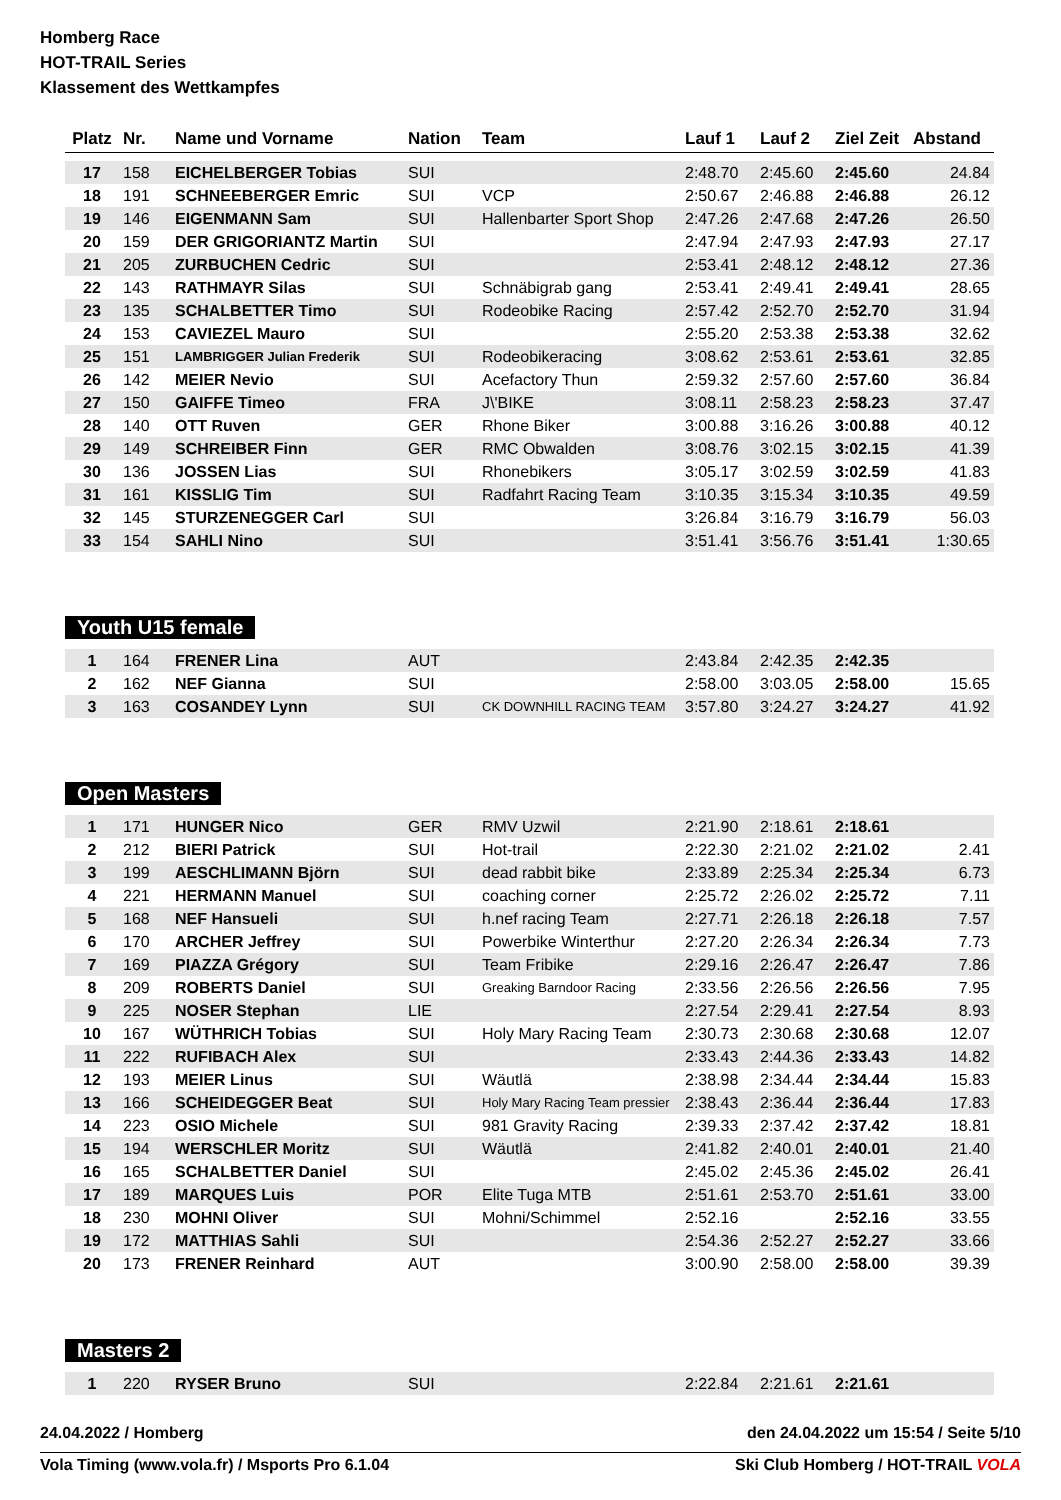Homberg Race
HOT-TRAIL Series
Klassement des Wettkampfes
| Platz | Nr. | Name und Vorname | Nation | Team | Lauf 1 | Lauf 2 | Ziel Zeit | Abstand |
| --- | --- | --- | --- | --- | --- | --- | --- | --- |
| 17 | 158 | EICHELBERGER Tobias | SUI | | 2:48.70 | 2:45.60 | 2:45.60 | 24.84 |
| 18 | 191 | SCHNEEBERGER Emric | SUI | VCP | 2:50.67 | 2:46.88 | 2:46.88 | 26.12 |
| 19 | 146 | EIGENMANN Sam | SUI | Hallenbarter Sport Shop | 2:47.26 | 2:47.68 | 2:47.26 | 26.50 |
| 20 | 159 | DER GRIGORIANTZ Martin | SUI | | 2:47.94 | 2:47.93 | 2:47.93 | 27.17 |
| 21 | 205 | ZURBUCHEN Cedric | SUI | | 2:53.41 | 2:48.12 | 2:48.12 | 27.36 |
| 22 | 143 | RATHMAYR Silas | SUI | Schnäbigrab gang | 2:53.41 | 2:49.41 | 2:49.41 | 28.65 |
| 23 | 135 | SCHALBETTER Timo | SUI | Rodeobike Racing | 2:57.42 | 2:52.70 | 2:52.70 | 31.94 |
| 24 | 153 | CAVIEZEL Mauro | SUI | | 2:55.20 | 2:53.38 | 2:53.38 | 32.62 |
| 25 | 151 | LAMBRIGGER Julian Frederik | SUI | Rodeobikeracing | 3:08.62 | 2:53.61 | 2:53.61 | 32.85 |
| 26 | 142 | MEIER Nevio | SUI | Acefactory Thun | 2:59.32 | 2:57.60 | 2:57.60 | 36.84 |
| 27 | 150 | GAIFFE Timeo | FRA | J\'BIKE | 3:08.11 | 2:58.23 | 2:58.23 | 37.47 |
| 28 | 140 | OTT Ruven | GER | Rhone Biker | 3:00.88 | 3:16.26 | 3:00.88 | 40.12 |
| 29 | 149 | SCHREIBER Finn | GER | RMC Obwalden | 3:08.76 | 3:02.15 | 3:02.15 | 41.39 |
| 30 | 136 | JOSSEN Lias | SUI | Rhonebikers | 3:05.17 | 3:02.59 | 3:02.59 | 41.83 |
| 31 | 161 | KISSLIG Tim | SUI | Radfahrt Racing Team | 3:10.35 | 3:15.34 | 3:10.35 | 49.59 |
| 32 | 145 | STURZENEGGER Carl | SUI | | 3:26.84 | 3:16.79 | 3:16.79 | 56.03 |
| 33 | 154 | SAHLI Nino | SUI | | 3:51.41 | 3:56.76 | 3:51.41 | 1:30.65 |
Youth U15 female
| 1 | 164 | FRENER Lina | AUT | | 2:43.84 | 2:42.35 | 2:42.35 | |
| 2 | 162 | NEF Gianna | SUI | | 2:58.00 | 3:03.05 | 2:58.00 | 15.65 |
| 3 | 163 | COSANDEY Lynn | SUI | CK DOWNHILL RACING TEAM | 3:57.80 | 3:24.27 | 3:24.27 | 41.92 |
Open Masters
| 1 | 171 | HUNGER Nico | GER | RMV Uzwil | 2:21.90 | 2:18.61 | 2:18.61 | |
| 2 | 212 | BIERI Patrick | SUI | Hot-trail | 2:22.30 | 2:21.02 | 2:21.02 | 2.41 |
| 3 | 199 | AESCHLIMANN Björn | SUI | dead rabbit bike | 2:33.89 | 2:25.34 | 2:25.34 | 6.73 |
| 4 | 221 | HERMANN Manuel | SUI | coaching corner | 2:25.72 | 2:26.02 | 2:25.72 | 7.11 |
| 5 | 168 | NEF Hansueli | SUI | h.nef racing Team | 2:27.71 | 2:26.18 | 2:26.18 | 7.57 |
| 6 | 170 | ARCHER Jeffrey | SUI | Powerbike Winterthur | 2:27.20 | 2:26.34 | 2:26.34 | 7.73 |
| 7 | 169 | PIAZZA Grégory | SUI | Team Fribike | 2:29.16 | 2:26.47 | 2:26.47 | 7.86 |
| 8 | 209 | ROBERTS Daniel | SUI | Greaking Barndoor Racing | 2:33.56 | 2:26.56 | 2:26.56 | 7.95 |
| 9 | 225 | NOSER Stephan | LIE | | 2:27.54 | 2:29.41 | 2:27.54 | 8.93 |
| 10 | 167 | WÜTHRICH Tobias | SUI | Holy Mary Racing Team | 2:30.73 | 2:30.68 | 2:30.68 | 12.07 |
| 11 | 222 | RUFIBACH Alex | SUI | | 2:33.43 | 2:44.36 | 2:33.43 | 14.82 |
| 12 | 193 | MEIER Linus | SUI | Wäutlä | 2:38.98 | 2:34.44 | 2:34.44 | 15.83 |
| 13 | 166 | SCHEIDEGGER Beat | SUI | Holy Mary Racing Team pressier | 2:38.43 | 2:36.44 | 2:36.44 | 17.83 |
| 14 | 223 | OSIO Michele | SUI | 981 Gravity Racing | 2:39.33 | 2:37.42 | 2:37.42 | 18.81 |
| 15 | 194 | WERSCHLER Moritz | SUI | Wäutlä | 2:41.82 | 2:40.01 | 2:40.01 | 21.40 |
| 16 | 165 | SCHALBETTER Daniel | SUI | | 2:45.02 | 2:45.36 | 2:45.02 | 26.41 |
| 17 | 189 | MARQUES Luis | POR | Elite Tuga MTB | 2:51.61 | 2:53.70 | 2:51.61 | 33.00 |
| 18 | 230 | MOHNI Oliver | SUI | Mohni/Schimmel | 2:52.16 | | 2:52.16 | 33.55 |
| 19 | 172 | MATTHIAS Sahli | SUI | | 2:54.36 | 2:52.27 | 2:52.27 | 33.66 |
| 20 | 173 | FRENER Reinhard | AUT | | 3:00.90 | 2:58.00 | 2:58.00 | 39.39 |
Masters 2
| 1 | 220 | RYSER Bruno | SUI | | 2:22.84 | 2:21.61 | 2:21.61 | |
24.04.2022 / Homberg den 24.04.2022 um 15:54 / Seite 5/10
Vola Timing (www.vola.fr) / Msports Pro 6.1.04 Ski Club Homberg / HOT-TRAIL VOLA